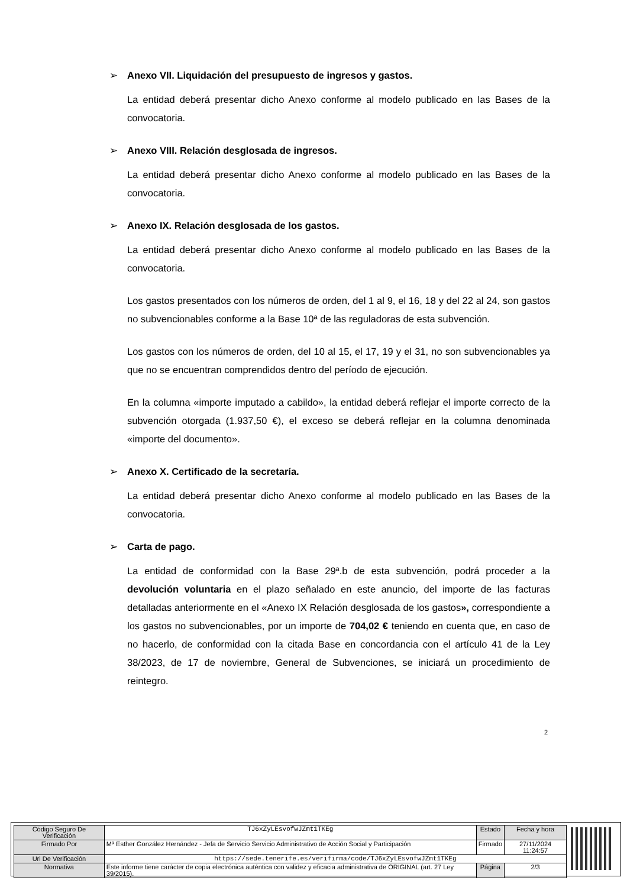➢ Anexo VII. Liquidación del presupuesto de ingresos y gastos.
La entidad deberá presentar dicho Anexo conforme al modelo publicado en las Bases de la convocatoria.
➢ Anexo VIII. Relación desglosada de ingresos.
La entidad deberá presentar dicho Anexo conforme al modelo publicado en las Bases de la convocatoria.
➢ Anexo IX. Relación desglosada de los gastos.
La entidad deberá presentar dicho Anexo conforme al modelo publicado en las Bases de la convocatoria.
Los gastos presentados con los números de orden, del 1 al 9, el 16, 18 y del 22 al 24, son gastos no subvencionables conforme a la Base 10ª de las reguladoras de esta subvención.
Los gastos con los números de orden, del 10 al 15, el 17, 19 y el 31, no son subvencionables ya que no se encuentran comprendidos dentro del período de ejecución.
En la columna «importe imputado a cabildo», la entidad deberá reflejar el importe correcto de la subvención otorgada (1.937,50 €), el exceso se deberá reflejar en la columna denominada «importe del documento».
➢ Anexo X. Certificado de la secretaría.
La entidad deberá presentar dicho Anexo conforme al modelo publicado en las Bases de la convocatoria.
➢ Carta de pago.
La entidad de conformidad con la Base 29ª.b de esta subvención, podrá proceder a la devolución voluntaria en el plazo señalado en este anuncio, del importe de las facturas detalladas anteriormente en el «Anexo IX Relación desglosada de los gastos», correspondiente a los gastos no subvencionables, por un importe de 704,02 € teniendo en cuenta que, en caso de no hacerlo, de conformidad con la citada Base en concordancia con el artículo 41 de la Ley 38/2023, de 17 de noviembre, General de Subvenciones, se iniciará un procedimiento de reintegro.
2
| Código Seguro De Verificación | TJ6xZyLEsvofwJZmt1TKEg | Estado | Fecha y hora |
| Firmado Por | Mª Esther González Hernández - Jefa de Servicio Servicio Administrativo de Acción Social y Participación | Firmado | 27/11/2024 11:24:57 |
| Url De Verificación | https://sede.tenerife.es/verifirma/code/TJ6xZyLEsvofwJZmt1TKEg | | |
| Normativa | Este informe tiene carácter de copia electrónica auténtica con validez y eficacia administrativa de ORIGINAL (art. 27 Ley 39/2015). | Página | 2/3 |